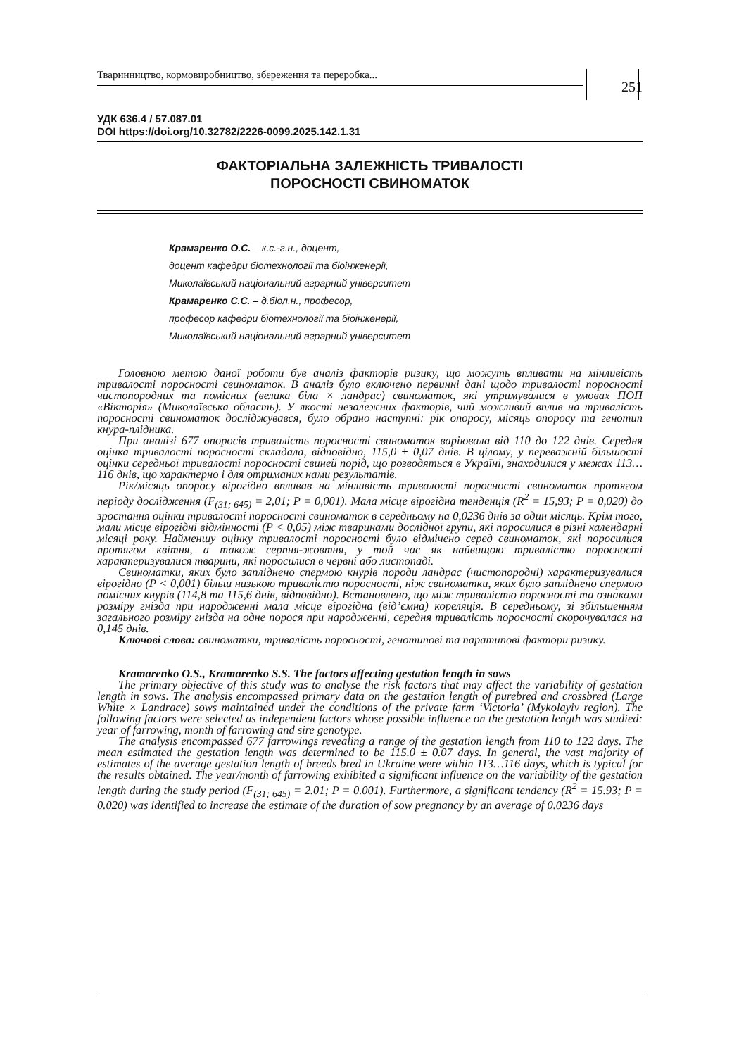Тваринництво, кормовиробництво, збереження та переробка...
251
УДК 636.4 / 57.087.01
DOI https://doi.org/10.32782/2226-0099.2025.142.1.31
ФАКТОРІАЛЬНА ЗАЛЕЖНІСТЬ ТРИВАЛОСТІ
ПОРОСНОСТІ СВИНОМАТОК
Крамаренко О.С. – к.с.-г.н., доцент,
доцент кафедри біотехнології та біоінженерії,
Миколаївський національний аграрний університет
Крамаренко С.С. – д.біол.н., професор,
професор кафедри біотехнології та біоінженерії,
Миколаївський національний аграрний університет
Головною метою даної роботи був аналіз факторів ризику, що можуть впливати на мінливість тривалості поросності свиноматок. В аналіз було включено первинні дані щодо тривалості поросності чистопородних та помісних (велика біла × ландрас) свиноматок, які утримувалися в умовах ПОП «Вікторія» (Миколаївська область). У якості незалежних факторів, чий можливий вплив на тривалість поросності свиноматок досліджувався, було обрано наступні: рік опоросу, місяць опоросу та генотип кнура-плідника.
При аналізі 677 опоросів тривалість поросності свиноматок варіювала від 110 до 122 днів. Середня оцінка тривалості поросності складала, відповідно, 115,0 ± 0,07 днів. В цілому, у переважній більшості оцінки середньої тривалості поросності свиней порід, що розводяться в Україні, знаходилися у межах 113…116 днів, що характерно і для отриманих нами результатів.
Рік/місяць опоросу вірогідно впливав на мінливість тривалості поросності свиноматок протягом періоду дослідження (F<sub>(31; 645)</sub> = 2,01; P = 0,001). Мала місце вірогідна тенденція (R<sup>2</sup> = 15,93; P = 0,020) до зростання оцінки тривалості поросності свиноматок в середньому на 0,0236 днів за один місяць. Крім того, мали місце вірогідні відмінності (P < 0,05) між тваринами дослідної групи, які поросилися в різні календарні місяці року. Найменшу оцінку тривалості поросності було відмічено серед свиноматок, які поросилися протягом квітня, а також серпня-жовтня, у той час як найвищою тривалістю поросності характеризувалися тварини, які поросилися в червні або листопаді.
Свиноматки, яких було запліднено спермою кнурів породи ландрас (чистопородні) характеризувалися вірогідно (P < 0,001) більш низькою тривалістю поросності, ніж свиноматки, яких було запліднено спермою помісних кнурів (114,8 та 115,6 днів, відповідно). Встановлено, що між тривалістю поросності та ознаками розміру гнізда при народженні мала місце вірогідна (від’ємна) кореляція. В середньому, зі збільшенням загального розміру гнізда на одне порося при народженні, середня тривалість поросності скорочувалася на 0,145 днів.
Ключові слова: свиноматки, тривалість поросності, генотипові та паратипові фактори ризику.
Kramarenko O.S., Kramarenko S.S. The factors affecting gestation length in sows
The primary objective of this study was to analyse the risk factors that may affect the variability of gestation length in sows. The analysis encompassed primary data on the gestation length of purebred and crossbred (Large White × Landrace) sows maintained under the conditions of the private farm ‘Victoria’ (Mykolayiv region). The following factors were selected as independent factors whose possible influence on the gestation length was studied: year of farrowing, month of farrowing and sire genotype.
The analysis encompassed 677 farrowings revealing a range of the gestation length from 110 to 122 days. The mean estimated the gestation length was determined to be 115.0 ± 0.07 days. In general, the vast majority of estimates of the average gestation length of breeds bred in Ukraine were within 113…116 days, which is typical for the results obtained. The year/month of farrowing exhibited a significant influence on the variability of the gestation length during the study period (F<sub>(31; 645)</sub> = 2.01; P = 0.001). Furthermore, a significant tendency (R<sup>2</sup> = 15.93; P = 0.020) was identified to increase the estimate of the duration of sow pregnancy by an average of 0.0236 days